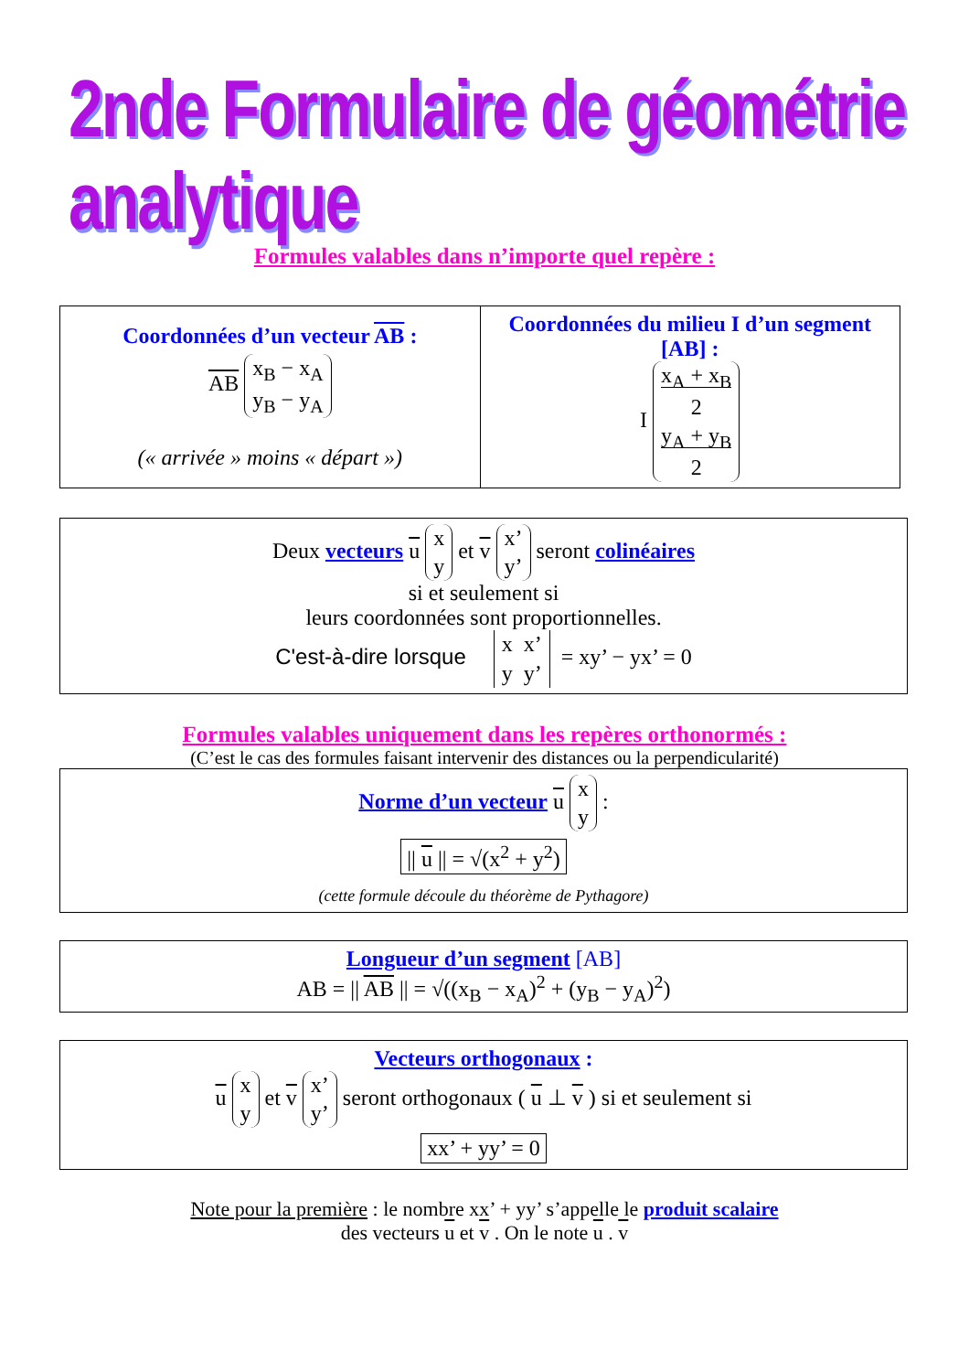2nde Formulaire de géométrie analytique
Formules valables dans n’importe quel repère :
| Coordonnées d’un vecteur AB : AB x<sub>B</sub> − x<sub>A</sub> y<sub>B</sub> − y<sub>A</sub> (« arrivée » moins « départ ») | Coordonnées du milieu I d’un segment [AB] : I x<sub>A</sub> + x<sub>B</sub> 2 y<sub>A</sub> + y<sub>B</sub> 2 |
Deux vecteurs u x
y et v x’
y’ seront colinéaires
si et seulement si
leurs coordonnées sont proportionnelles.
C'est-à-dire lorsque x x’
y y’ = xy’ − yx’ = 0
Formules valables uniquement dans les repères orthonormés :
(C’est le cas des formules faisant intervenir des distances ou la perpendicularité)
Norme d’un vecteur u x
y :
|| u || = √(x<sup>2</sup> + y<sup>2</sup>)
(cette formule découle du théorème de Pythagore)
Longueur d’un segment [AB]
AB = || AB || = √((x<sub>B</sub> − x<sub>A</sub>)<sup>2</sup> + (y<sub>B</sub> − y<sub>A</sub>)<sup>2</sup>)
Vecteurs orthogonaux :
u x
y et v x’
y’ seront orthogonaux ( u ⊥ v ) si et seulement si
xx’ + yy’ = 0
Note pour la première : le nombre xx’ + yy’ s’appelle le produit scalaire
des vecteurs u et v . On le note u . v